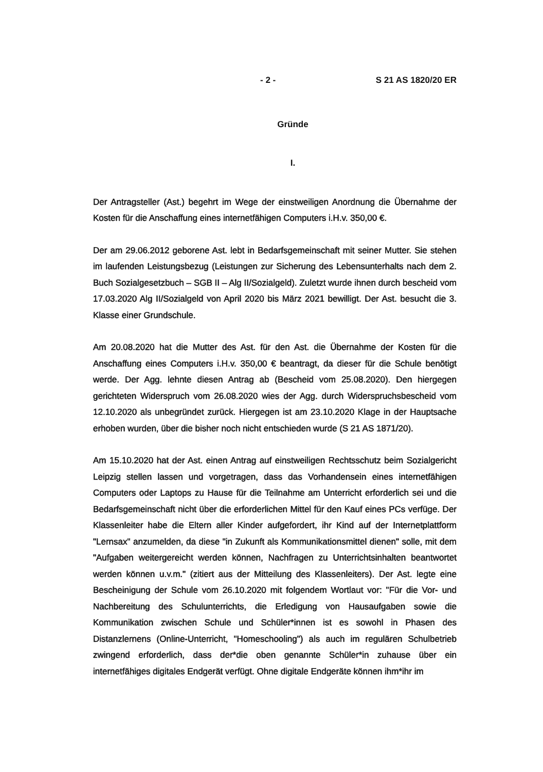- 2 - S 21 AS 1820/20 ER
Gründe
I.
Der Antragsteller (Ast.) begehrt im Wege der einstweiligen Anordnung die Übernahme der Kosten für die Anschaffung eines internetfähigen Computers i.H.v. 350,00 €.
Der am 29.06.2012 geborene Ast. lebt in Bedarfsgemeinschaft mit seiner Mutter. Sie stehen im laufenden Leistungsbezug (Leistungen zur Sicherung des Lebensunterhalts nach dem 2. Buch Sozialgesetzbuch – SGB II – Alg II/Sozialgeld). Zuletzt wurde ihnen durch bescheid vom 17.03.2020 Alg II/Sozialgeld von April 2020 bis März 2021 bewilligt. Der Ast. besucht die 3. Klasse einer Grundschule.
Am 20.08.2020 hat die Mutter des Ast. für den Ast. die Übernahme der Kosten für die Anschaffung eines Computers i.H.v. 350,00 € beantragt, da dieser für die Schule benötigt werde. Der Agg. lehnte diesen Antrag ab (Bescheid vom 25.08.2020). Den hiergegen gerichteten Widerspruch vom 26.08.2020 wies der Agg. durch Widerspruchsbescheid vom 12.10.2020 als unbegründet zurück. Hiergegen ist am 23.10.2020 Klage in der Hauptsache erhoben wurden, über die bisher noch nicht entschieden wurde (S 21 AS 1871/20).
Am 15.10.2020 hat der Ast. einen Antrag auf einstweiligen Rechtsschutz beim Sozialgericht Leipzig stellen lassen und vorgetragen, dass das Vorhandensein eines internetfähigen Computers oder Laptops zu Hause für die Teilnahme am Unterricht erforderlich sei und die Bedarfsgemeinschaft nicht über die erforderlichen Mittel für den Kauf eines PCs verfüge. Der Klassenleiter habe die Eltern aller Kinder aufgefordert, ihr Kind auf der Internetplattform "Lernsax" anzumelden, da diese "in Zukunft als Kommunikationsmittel dienen" solle, mit dem "Aufgaben weitergereicht werden können, Nachfragen zu Unterrichtsinhalten beantwortet werden können u.v.m." (zitiert aus der Mitteilung des Klassenleiters). Der Ast. legte eine Bescheinigung der Schule vom 26.10.2020 mit folgendem Wortlaut vor: "Für die Vor- und Nachbereitung des Schulunterrichts, die Erledigung von Hausaufgaben sowie die Kommunikation zwischen Schule und Schüler*innen ist es sowohl in Phasen des Distanzlernens (Online-Unterricht, "Homeschooling") als auch im regulären Schulbetrieb zwingend erforderlich, dass der*die oben genannte Schüler*in zuhause über ein internetfähiges digitales Endgerät verfügt. Ohne digitale Endgeräte können ihm*ihr im